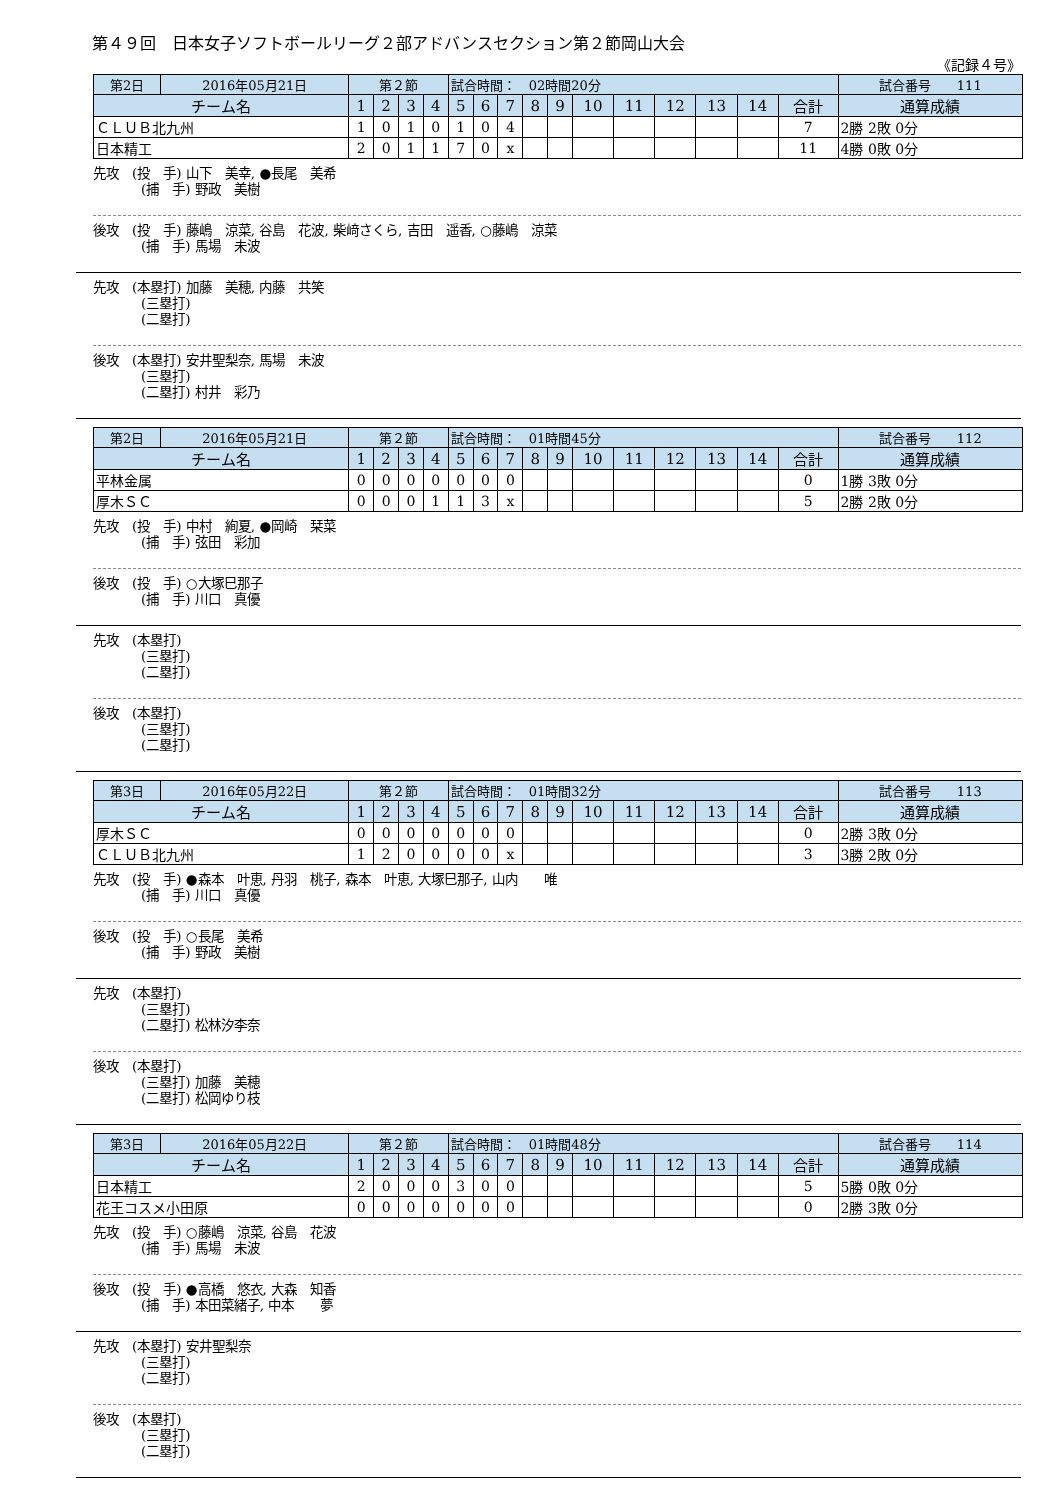第４９回　日本女子ソフトボールリーグ２部アドバンスセクション第２節岡山大会
《記録４号》
| 第2日 | 2016年05月21日 | 第２節 | | | | 試合時間： 02時間20分 | | | | | | | | | | | 試合番号 111 |
| チーム名 | | 1 | 2 | 3 | 4 | 5 | 6 | 7 | 8 | 9 | 10 | 11 | 12 | 13 | 14 | 合計 | 通算成績 |
| ＣＬＵＢ北九州 | | 1 | 0 | 1 | 0 | 1 | 0 | 4 | | | | | | | | 7 | 2勝 2敗 0分 |
| 日本精工 | | 2 | 0 | 1 | 1 | 7 | 0 | x | | | | | | | | 11 | 4勝 0敗 0分 |
先攻　(投　手) 山下　美幸, ●長尾　美希
(捕　手) 野政　美樹
後攻　(投　手) 藤嶋　涼菜, 谷島　花波, 柴﨑さくら, 吉田　遥香, ○藤嶋　涼菜
(捕　手) 馬場　未波
先攻　(本塁打) 加藤　美穂, 内藤　共笑
(三塁打)
(二塁打)
後攻　(本塁打) 安井聖梨奈, 馬場　未波
(三塁打)
(二塁打) 村井　彩乃
| 第2日 | 2016年05月21日 | 第２節 | | | | 試合時間： 01時間45分 | | | | | | | | | | | 試合番号 112 |
| チーム名 | | 1 | 2 | 3 | 4 | 5 | 6 | 7 | 8 | 9 | 10 | 11 | 12 | 13 | 14 | 合計 | 通算成績 |
| 平林金属 | | 0 | 0 | 0 | 0 | 0 | 0 | 0 | | | | | | | | 0 | 1勝 3敗 0分 |
| 厚木ＳＣ | | 0 | 0 | 0 | 1 | 1 | 3 | x | | | | | | | | 5 | 2勝 2敗 0分 |
先攻　(投　手) 中村　絢夏, ●岡崎　栞菜
(捕　手) 弦田　彩加
後攻　(投　手) ○大塚巳那子
(捕　手) 川口　真優
先攻　(本塁打)
(三塁打)
(二塁打)
後攻　(本塁打)
(三塁打)
(二塁打)
| 第3日 | 2016年05月22日 | 第２節 | | | | 試合時間： 01時間32分 | | | | | | | | | | | 試合番号 113 |
| チーム名 | | 1 | 2 | 3 | 4 | 5 | 6 | 7 | 8 | 9 | 10 | 11 | 12 | 13 | 14 | 合計 | 通算成績 |
| 厚木ＳＣ | | 0 | 0 | 0 | 0 | 0 | 0 | 0 | | | | | | | | 0 | 2勝 3敗 0分 |
| ＣＬＵＢ北九州 | | 1 | 2 | 0 | 0 | 0 | 0 | x | | | | | | | | 3 | 3勝 2敗 0分 |
先攻　(投　手) ●森本　叶恵, 丹羽　桃子, 森本　叶恵, 大塚巳那子, 山内　　唯
(捕　手) 川口　真優
後攻　(投　手) ○長尾　美希
(捕　手) 野政　美樹
先攻　(本塁打)
(三塁打)
(二塁打) 松林汐李奈
後攻　(本塁打)
(三塁打) 加藤　美穂
(二塁打) 松岡ゆり枝
| 第3日 | 2016年05月22日 | 第２節 | | | | 試合時間： 01時間48分 | | | | | | | | | | | 試合番号 114 |
| チーム名 | | 1 | 2 | 3 | 4 | 5 | 6 | 7 | 8 | 9 | 10 | 11 | 12 | 13 | 14 | 合計 | 通算成績 |
| 日本精工 | | 2 | 0 | 0 | 0 | 3 | 0 | 0 | | | | | | | | 5 | 5勝 0敗 0分 |
| 花王コスメ小田原 | | 0 | 0 | 0 | 0 | 0 | 0 | 0 | | | | | | | | 0 | 2勝 3敗 0分 |
先攻　(投　手) ○藤嶋　涼菜, 谷島　花波
(捕　手) 馬場　未波
後攻　(投　手) ●高橋　悠衣, 大森　知香
(捕　手) 本田菜緒子, 中本　　夢
先攻　(本塁打) 安井聖梨奈
(三塁打)
(二塁打)
後攻　(本塁打)
(三塁打)
(二塁打)